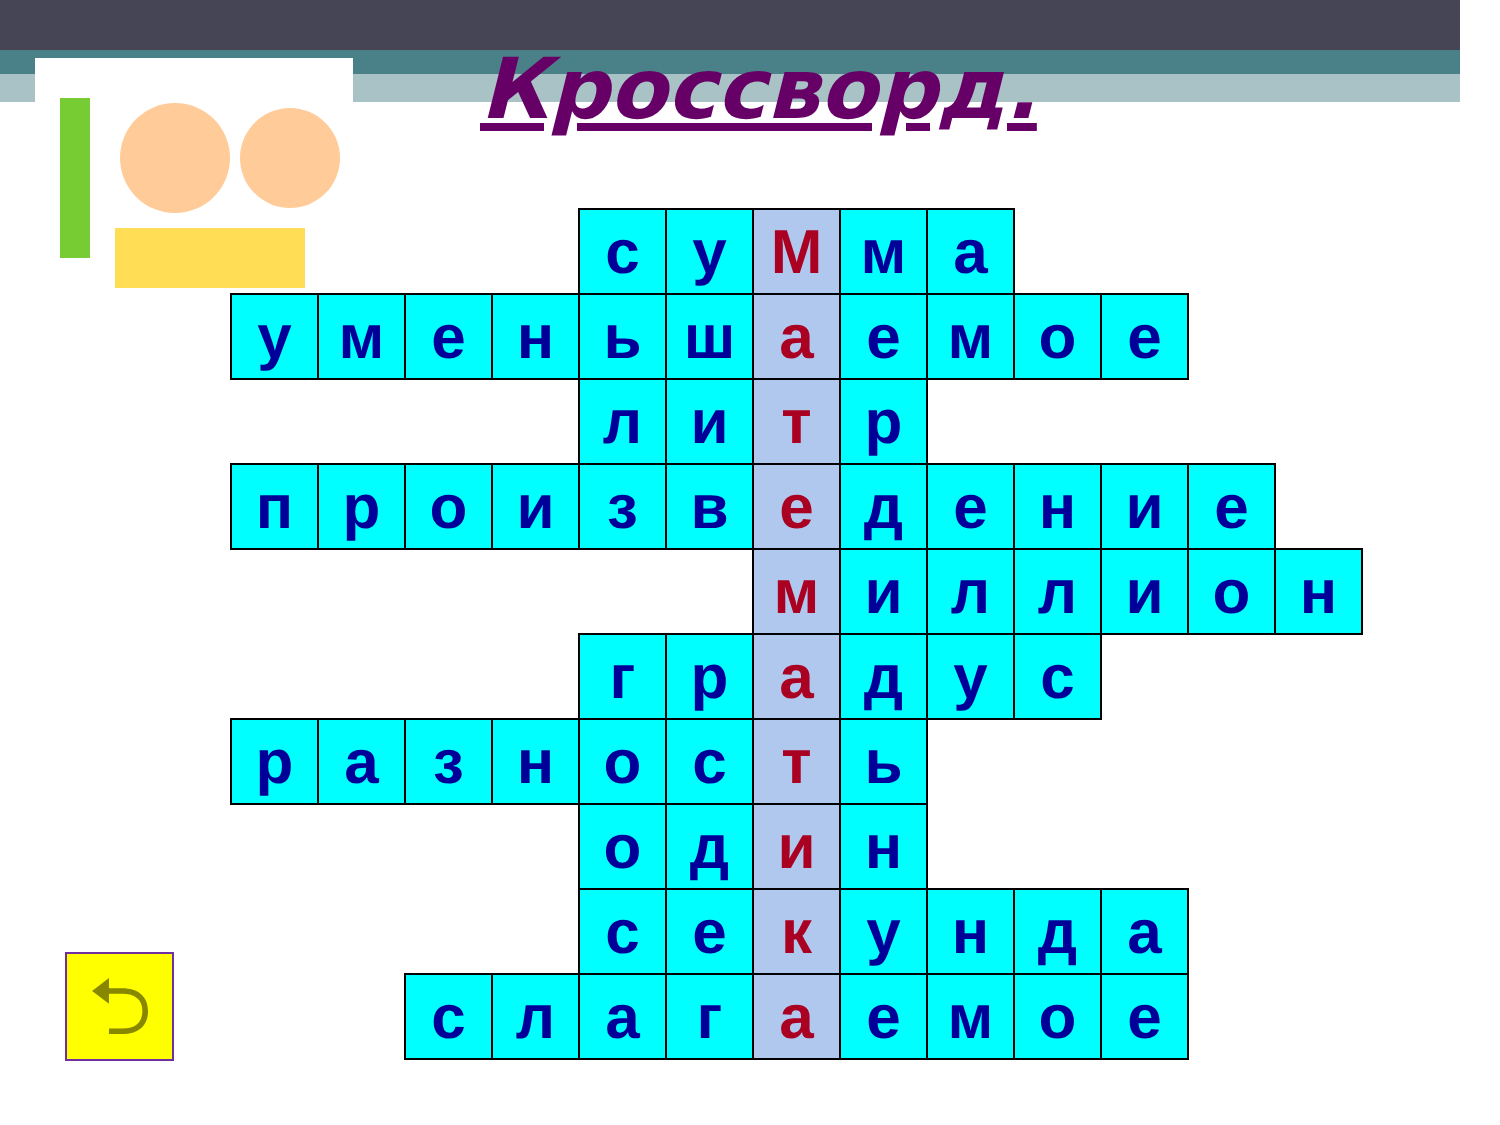Кроссворд.
| | | | | с | у | М | м | а | | | | |
| у | м | е | н | ь | ш | а | е | м | о | е | | |
| | | | | л | и | т | р | | | | | |
| п | р | о | и | з | в | е | д | е | н | и | е | |
| | | | | | | м | и | л | л | и | о | н |
| | | | | г | р | а | д | у | с | | | |
| р | а | з | н | о | с | т | ь | | | | | |
| | | | | о | д | и | н | | | | | |
| | | | | с | е | к | у | н | д | а | | |
| | | с | л | а | г | а | е | м | о | е | | |
⮌